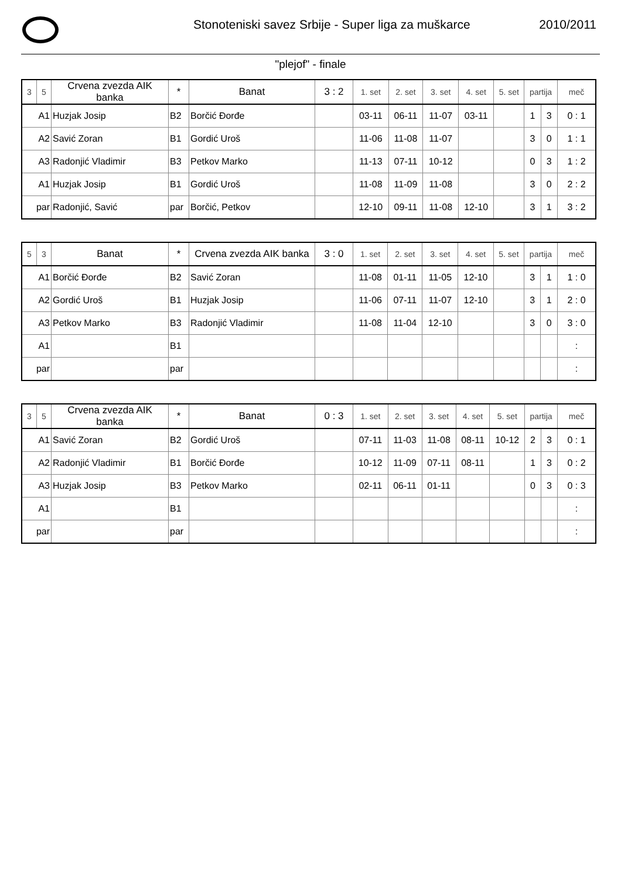Stonoteniski savez Srbije - Super liga za muškarce
2010/2011
"plejof" - finale
| 3 | 5 | Crvena zvezda AIK banka | * | Banat | 3 : 2 | 1. set | 2. set | 3. set | 4. set | 5. set | partija | | meč |
| A1 | | Huzjak Josip | B2 | Borčić Đorđe | | 03-11 | 06-11 | 11-07 | 03-11 | | 1 | 3 | 0 : 1 |
| A2 | | Savić Zoran | B1 | Gordić Uroš | | 11-06 | 11-08 | 11-07 | | | 3 | 0 | 1 : 1 |
| A3 | | Radonjić Vladimir | B3 | Petkov Marko | | 11-13 | 07-11 | 10-12 | | | 0 | 3 | 1 : 2 |
| A1 | | Huzjak Josip | B1 | Gordić Uroš | | 11-08 | 11-09 | 11-08 | | | 3 | 0 | 2 : 2 |
| par | | Radonjić, Savić | par | Borčić, Petkov | | 12-10 | 09-11 | 11-08 | 12-10 | | 3 | 1 | 3 : 2 |
| 5 | 3 | Banat | * | Crvena zvezda AIK banka | 3 : 0 | 1. set | 2. set | 3. set | 4. set | 5. set | partija | | meč |
| A1 | | Borčić Đorđe | B2 | Savić Zoran | | 11-08 | 01-11 | 11-05 | 12-10 | | 3 | 1 | 1 : 0 |
| A2 | | Gordić Uroš | B1 | Huzjak Josip | | 11-06 | 07-11 | 11-07 | 12-10 | | 3 | 1 | 2 : 0 |
| A3 | | Petkov Marko | B3 | Radonjić Vladimir | | 11-08 | 11-04 | 12-10 | | | 3 | 0 | 3 : 0 |
| A1 | | | B1 | | | | | | | | | | : |
| par | | | par | | | | | | | | | | : |
| 3 | 5 | Crvena zvezda AIK banka | * | Banat | 0 : 3 | 1. set | 2. set | 3. set | 4. set | 5. set | partija | | meč |
| A1 | | Savić Zoran | B2 | Gordić Uroš | | 07-11 | 11-03 | 11-08 | 08-11 | 10-12 | 2 | 3 | 0 : 1 |
| A2 | | Radonjić Vladimir | B1 | Borčić Đorđe | | 10-12 | 11-09 | 07-11 | 08-11 | | 1 | 3 | 0 : 2 |
| A3 | | Huzjak Josip | B3 | Petkov Marko | | 02-11 | 06-11 | 01-11 | | | 0 | 3 | 0 : 3 |
| A1 | | | B1 | | | | | | | | | | : |
| par | | | par | | | | | | | | | | : |